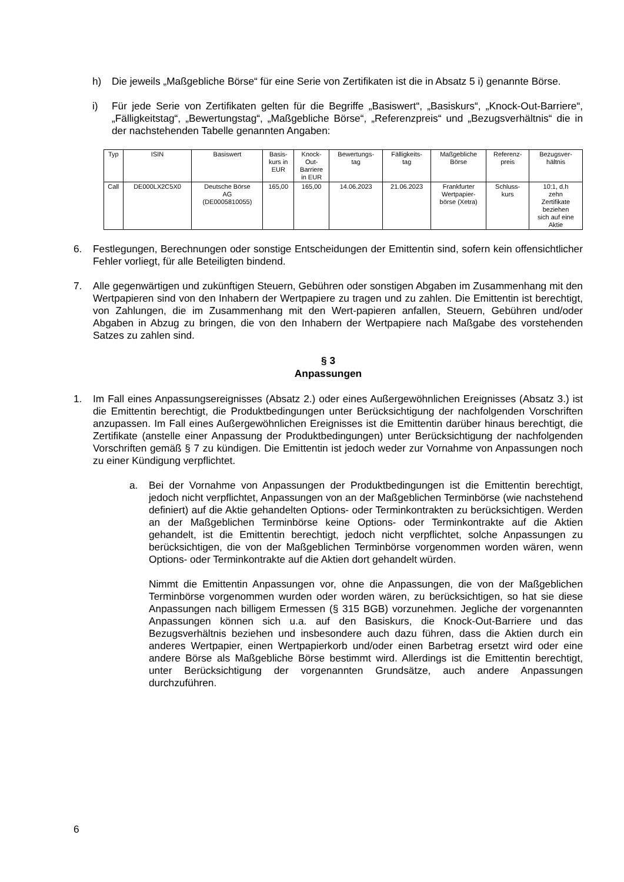h) Die jeweils „Maßgebliche Börse“ für eine Serie von Zertifikaten ist die in Absatz 5 i) genannte Börse.
i) Für jede Serie von Zertifikaten gelten für die Begriffe „Basiswert“, „Basiskurs“, „Knock-Out-Barriere“, „Fälligkeitstag“, „Bewertungstag“, „Maßgebliche Börse“, „Referenzpreis“ und „Bezugsverhältnis“ die in der nachstehenden Tabelle genannten Angaben:
| Typ | ISIN | Basiswert | Basis- kurs in EUR | Knock- Out- Barriere in EUR | Bewertungs- tag | Fälligkeits- tag | Maßgebliche Börse | Referenz- preis | Bezugsver- hältnis |
| --- | --- | --- | --- | --- | --- | --- | --- | --- | --- |
| Call | DE000LX2C5X0 | Deutsche Börse AG (DE0005810055) | 165,00 | 165,00 | 14.06.2023 | 21.06.2023 | Frankfurter Wertpapier- börse (Xetra) | Schluss- kurs | 10:1, d.h zehn Zertifikate beziehen sich auf eine Aktie |
6. Festlegungen, Berechnungen oder sonstige Entscheidungen der Emittentin sind, sofern kein offensichtlicher Fehler vorliegt, für alle Beteiligten bindend.
7. Alle gegenwärtigen und zukünftigen Steuern, Gebühren oder sonstigen Abgaben im Zusammenhang mit den Wertpapieren sind von den Inhabern der Wertpapiere zu tragen und zu zahlen. Die Emittentin ist berechtigt, von Zahlungen, die im Zusammenhang mit den Wert-papieren anfallen, Steuern, Gebühren und/oder Abgaben in Abzug zu bringen, die von den Inhabern der Wertpapiere nach Maßgabe des vorstehenden Satzes zu zahlen sind.
§ 3
Anpassungen
1. Im Fall eines Anpassungsereignisses (Absatz 2.) oder eines Außergewöhnlichen Ereignisses (Absatz 3.) ist die Emittentin berechtigt, die Produktbedingungen unter Berücksichtigung der nachfolgenden Vorschriften anzupassen. Im Fall eines Außergewöhnlichen Ereignisses ist die Emittentin darüber hinaus berechtigt, die Zertifikate (anstelle einer Anpassung der Produktbedingungen) unter Berücksichtigung der nachfolgenden Vorschriften gemäß § 7 zu kündigen. Die Emittentin ist jedoch weder zur Vornahme von Anpassungen noch zu einer Kündigung verpflichtet.
a. Bei der Vornahme von Anpassungen der Produktbedingungen ist die Emittentin berechtigt, jedoch nicht verpflichtet, Anpassungen von an der Maßgeblichen Terminbörse (wie nachstehend definiert) auf die Aktie gehandelten Options- oder Terminkontrakten zu berücksichtigen. Werden an der Maßgeblichen Terminbörse keine Options- oder Terminkontrakte auf die Aktien gehandelt, ist die Emittentin berechtigt, jedoch nicht verpflichtet, solche Anpassungen zu berücksichtigen, die von der Maßgeblichen Terminbörse vorgenommen worden wären, wenn Options- oder Terminkontrakte auf die Aktien dort gehandelt würden.
Nimmt die Emittentin Anpassungen vor, ohne die Anpassungen, die von der Maßgeblichen Terminbörse vorgenommen wurden oder worden wären, zu berücksichtigen, so hat sie diese Anpassungen nach billigem Ermessen (§ 315 BGB) vorzunehmen. Jegliche der vorgenannten Anpassungen können sich u.a. auf den Basiskurs, die Knock-Out-Barriere und das Bezugsverhältnis beziehen und insbesondere auch dazu führen, dass die Aktien durch ein anderes Wertpapier, einen Wertpapierkorb und/oder einen Barbetrag ersetzt wird oder eine andere Börse als Maßgebliche Börse bestimmt wird. Allerdings ist die Emittentin berechtigt, unter Berücksichtigung der vorgenannten Grundsätze, auch andere Anpassungen durchzuführen.
6